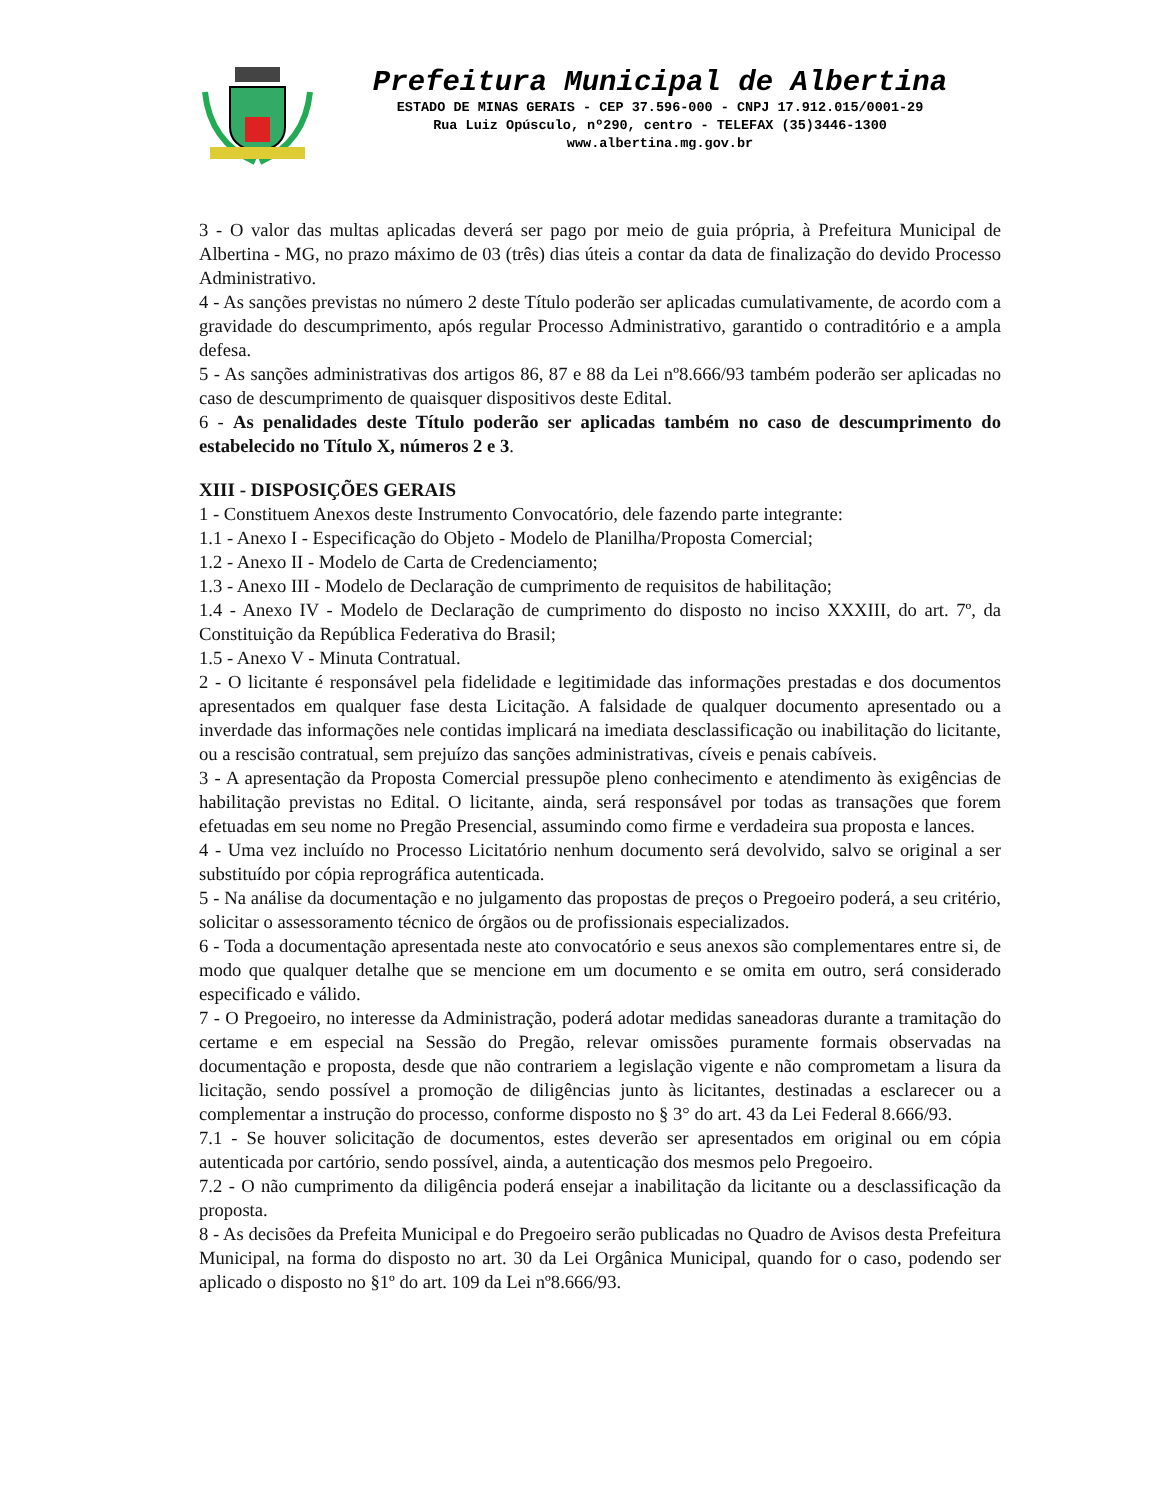Prefeitura Municipal de Albertina
ESTADO DE MINAS GERAIS - CEP 37.596-000 - CNPJ 17.912.015/0001-29
Rua Luiz Opúsculo, nº290, centro - TELEFAX (35)3446-1300
www.albertina.mg.gov.br
3 - O valor das multas aplicadas deverá ser pago por meio de guia própria, à Prefeitura Municipal de Albertina - MG, no prazo máximo de 03 (três) dias úteis a contar da data de finalização do devido Processo Administrativo.
4 - As sanções previstas no número 2 deste Título poderão ser aplicadas cumulativamente, de acordo com a gravidade do descumprimento, após regular Processo Administrativo, garantido o contraditório e a ampla defesa.
5 - As sanções administrativas dos artigos 86, 87 e 88 da Lei nº8.666/93 também poderão ser aplicadas no caso de descumprimento de quaisquer dispositivos deste Edital.
6 - As penalidades deste Título poderão ser aplicadas também no caso de descumprimento do estabelecido no Título X, números 2 e 3.
XIII - DISPOSIÇÕES GERAIS
1 - Constituem Anexos deste Instrumento Convocatório, dele fazendo parte integrante:
1.1 - Anexo I - Especificação do Objeto - Modelo de Planilha/Proposta Comercial;
1.2 - Anexo II - Modelo de Carta de Credenciamento;
1.3 - Anexo III - Modelo de Declaração de cumprimento de requisitos de habilitação;
1.4 - Anexo IV - Modelo de Declaração de cumprimento do disposto no inciso XXXIII, do art. 7º, da Constituição da República Federativa do Brasil;
1.5 - Anexo V - Minuta Contratual.
2 - O licitante é responsável pela fidelidade e legitimidade das informações prestadas e dos documentos apresentados em qualquer fase desta Licitação. A falsidade de qualquer documento apresentado ou a inverdade das informações nele contidas implicará na imediata desclassificação ou inabilitação do licitante, ou a rescisão contratual, sem prejuízo das sanções administrativas, cíveis e penais cabíveis.
3 - A apresentação da Proposta Comercial pressupõe pleno conhecimento e atendimento às exigências de habilitação previstas no Edital. O licitante, ainda, será responsável por todas as transações que forem efetuadas em seu nome no Pregão Presencial, assumindo como firme e verdadeira sua proposta e lances.
4 - Uma vez incluído no Processo Licitatório nenhum documento será devolvido, salvo se original a ser substituído por cópia reprográfica autenticada.
5 - Na análise da documentação e no julgamento das propostas de preços o Pregoeiro poderá, a seu critério, solicitar o assessoramento técnico de órgãos ou de profissionais especializados.
6 - Toda a documentação apresentada neste ato convocatório e seus anexos são complementares entre si, de modo que qualquer detalhe que se mencione em um documento e se omita em outro, será considerado especificado e válido.
7 - O Pregoeiro, no interesse da Administração, poderá adotar medidas saneadoras durante a tramitação do certame e em especial na Sessão do Pregão, relevar omissões puramente formais observadas na documentação e proposta, desde que não contrariem a legislação vigente e não comprometam a lisura da licitação, sendo possível a promoção de diligências junto às licitantes, destinadas a esclarecer ou a complementar a instrução do processo, conforme disposto no § 3° do art. 43 da Lei Federal 8.666/93.
7.1 - Se houver solicitação de documentos, estes deverão ser apresentados em original ou em cópia autenticada por cartório, sendo possível, ainda, a autenticação dos mesmos pelo Pregoeiro.
7.2 - O não cumprimento da diligência poderá ensejar a inabilitação da licitante ou a desclassificação da proposta.
8 - As decisões da Prefeita Municipal e do Pregoeiro serão publicadas no Quadro de Avisos desta Prefeitura Municipal, na forma do disposto no art. 30 da Lei Orgânica Municipal, quando for o caso, podendo ser aplicado o disposto no §1º do art. 109 da Lei nº8.666/93.